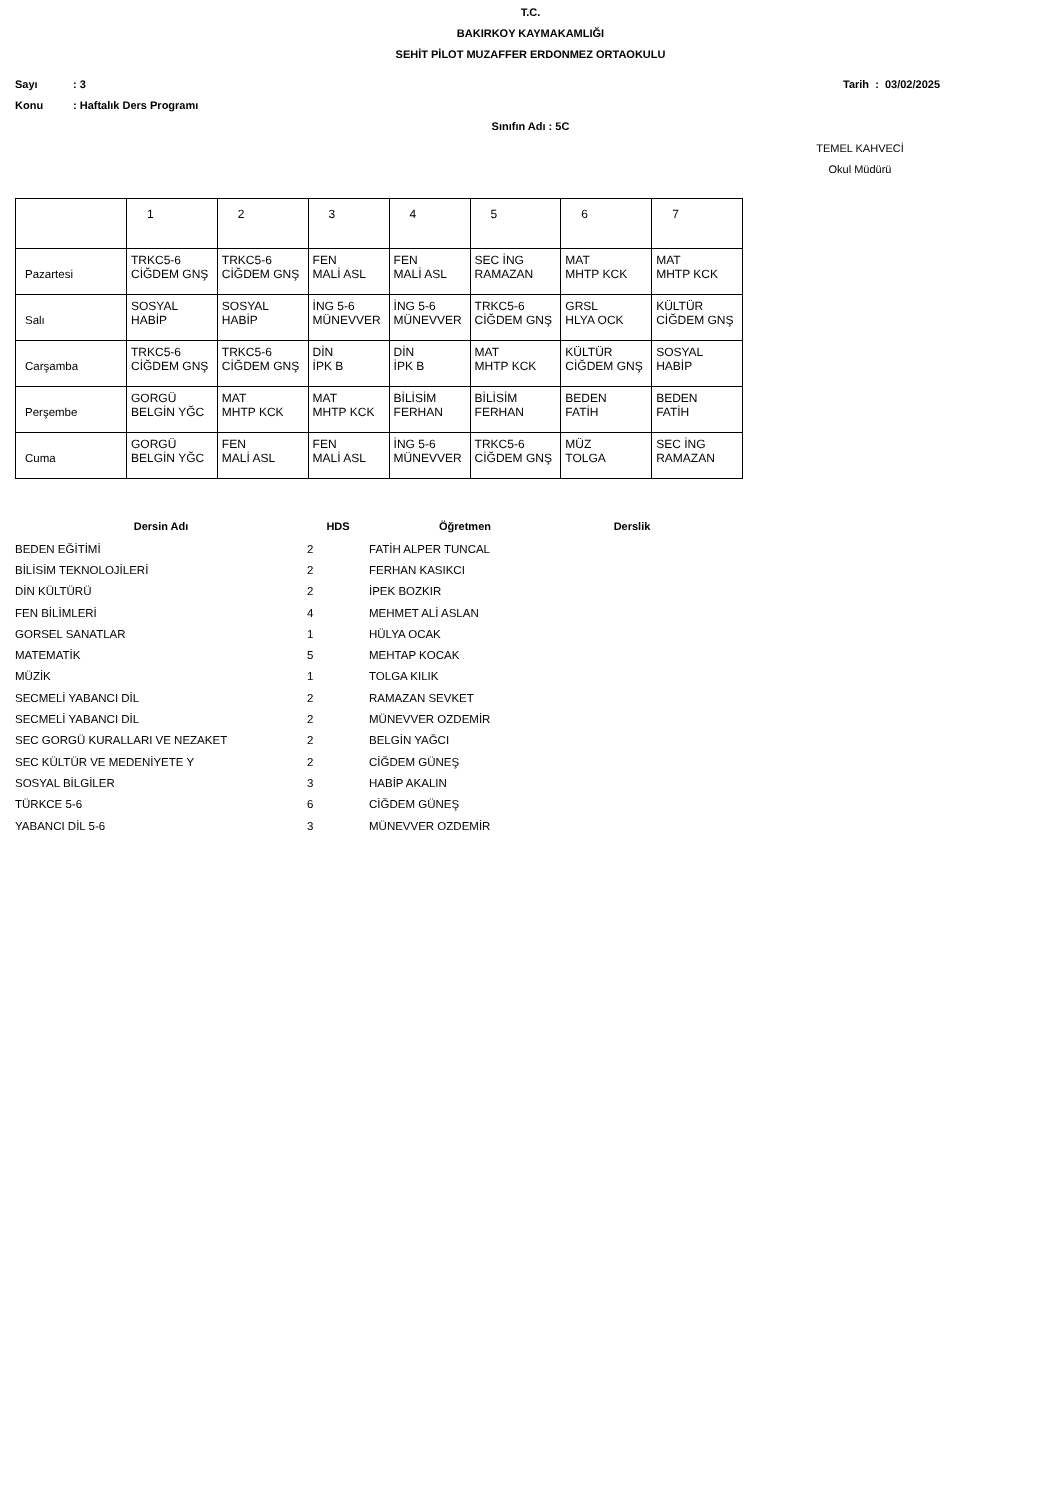T.C.
BAKIRKOY KAYMAKAMLIĞI
SEHİT PİLOT MUZAFFER ERDONMEZ ORTAOKULU
Sayı: 3 Tarih : 03/02/2025
Konu: Haftalık Ders Programı
Sınıfın Adı : 5C
TEMEL KAHVECİ
Okul Müdürü
| | 1 | 2 | 3 | 4 | 5 | 6 | 7 |
| Pazartesi | TRKC5-6 CİĞDEM GNŞ | TRKC5-6 CİĞDEM GNŞ | FEN MALİ ASL | FEN MALİ ASL | SEC İNG RAMAZAN | MAT MHTP KCK | MAT MHTP KCK |
| Salı | SOSYAL HABİP | SOSYAL HABİP | İNG 5-6 MÜNEVVER | İNG 5-6 MÜNEVVER | TRKC5-6 CİĞDEM GNŞ | GRSL HLYA OCK | KÜLTÜR CİĞDEM GNŞ |
| Carşamba | TRKC5-6 CİĞDEM GNŞ | TRKC5-6 CİĞDEM GNŞ | DİN İPK B | DİN İPK B | MAT MHTP KCK | KÜLTÜR CİĞDEM GNŞ | SOSYAL HABİP |
| Perşembe | GORGÜ BELGİN YĞC | MAT MHTP KCK | MAT MHTP KCK | BİLİSİM FERHAN | BİLİSİM FERHAN | BEDEN FATİH | BEDEN FATİH |
| Cuma | GORGÜ BELGİN YĞC | FEN MALİ ASL | FEN MALİ ASL | İNG 5-6 MÜNEVVER | TRKC5-6 CİĞDEM GNŞ | MÜZ TOLGA | SEC İNG RAMAZAN |
| Dersin Adı | HDS | Öğretmen | Derslik |
| --- | --- | --- | --- |
| BEDEN EĞİTİMİ | 2 | FATİH ALPER TUNCAL | |
| BİLİSİM TEKNOLOJİLERİ | 2 | FERHAN KASIKCI | |
| DİN KÜLTÜRÜ | 2 | İPEK BOZKIR | |
| FEN BİLİMLERİ | 4 | MEHMET ALİ ASLAN | |
| GORSEL SANATLAR | 1 | HÜLYA OCAK | |
| MATEMATİK | 5 | MEHTAP KOCAK | |
| MÜZİK | 1 | TOLGA KILIK | |
| SECMELİ YABANCI DİL | 2 | RAMAZAN SEVKET | |
| SECMELİ YABANCI DİL | 2 | MÜNEVVER OZDEMİR | |
| SEC GORGÜ KURALLARI VE NEZAKET | 2 | BELGİN YAĞCI | |
| SEC KÜLTÜR VE MEDENİYETE Y | 2 | CİĞDEM GÜNEŞ | |
| SOSYAL BİLGİLER | 3 | HABİP AKALIN | |
| TÜRKCE 5-6 | 6 | CİĞDEM GÜNEŞ | |
| YABANCI DİL 5-6 | 3 | MÜNEVVER OZDEMİR | |